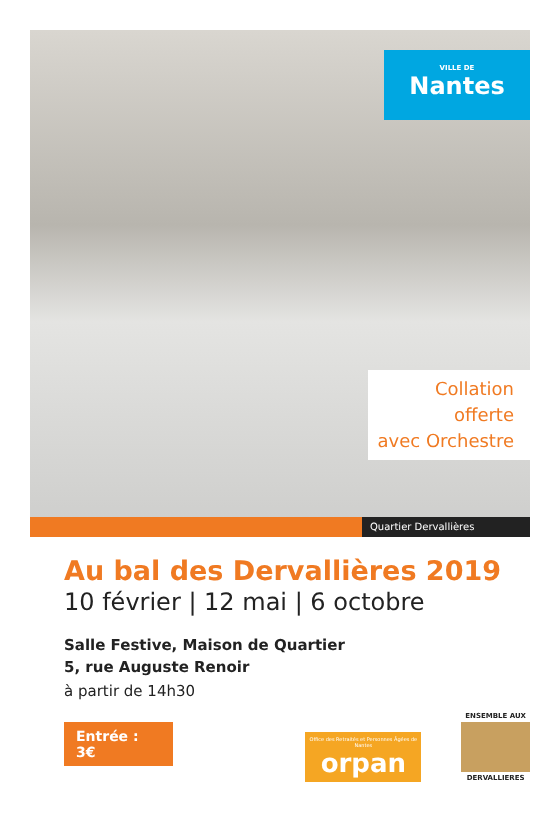VILLE DE
Nantes
Collation
offerte
avec Orchestre
Quartier Dervallières
Au bal des Dervallières 2019
10 février | 12 mai | 6 octobre
Salle Festive, Maison de Quartier
5, rue Auguste Renoir
à partir de 14h30
Entrée : 3€
Office des Retraités et Personnes Âgées de Nantes
orpan
ENSEMBLE AUX
DERVALLIERES